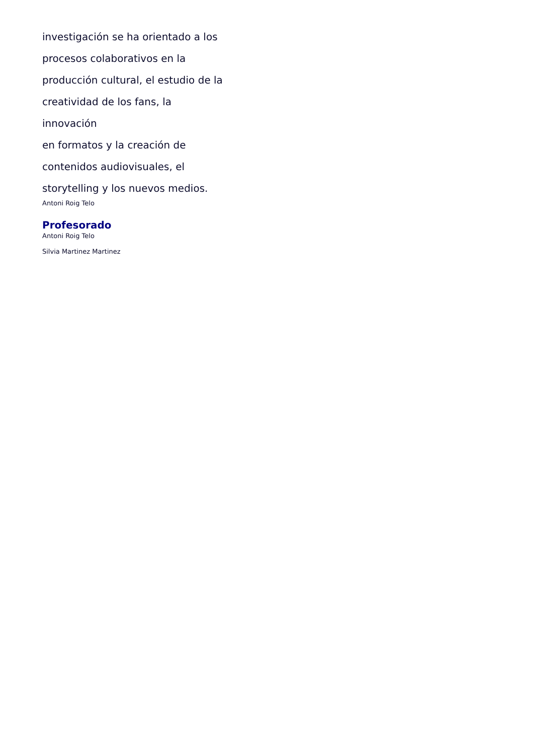investigación se ha orientado a los
procesos colaborativos en la
producción cultural, el estudio de la
creatividad de los fans, la innovación
en formatos y la creación de
contenidos audiovisuales, el
storytelling y los nuevos medios.
Antoni Roig Telo
Profesorado
Antoni Roig Telo
Silvia Martinez Martinez